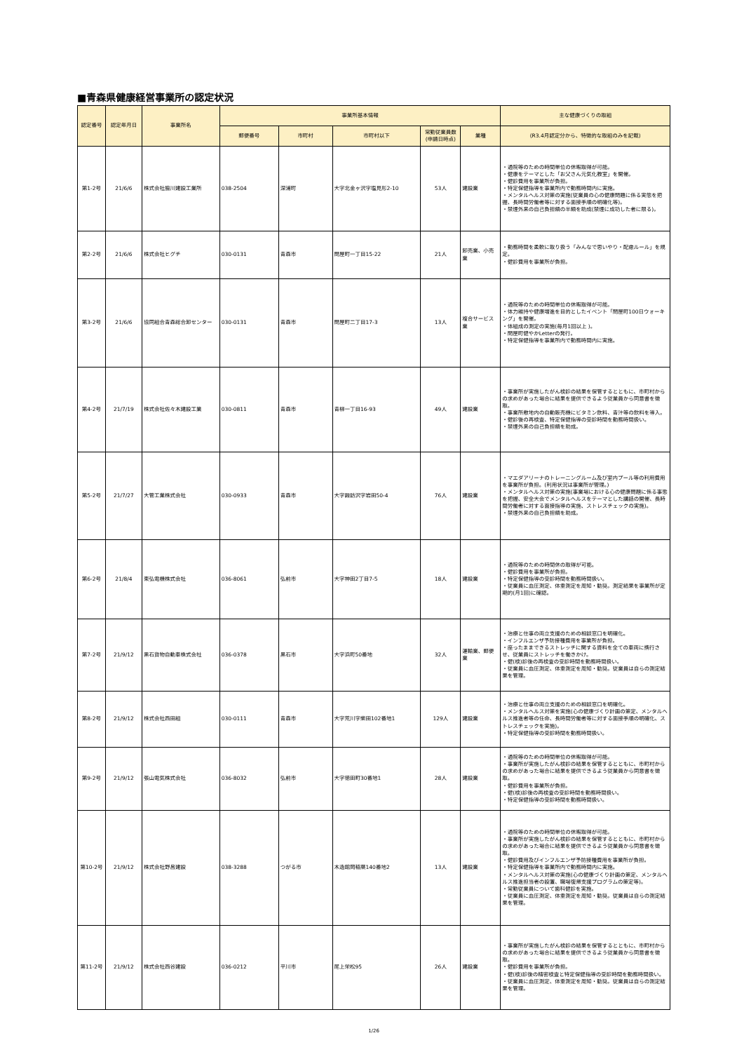■青森県健康経営事業所の認定状況
| 認定番号 | 認定年月日 | 事業所名 | 事業所基本情報 | | | | | 主な健康づくりの取組 |
| --- | --- | --- | --- | --- | --- | --- | --- | --- |
| | | | 郵便番号 | 市町村 | 市町村以下 | 常勤従業員数 (申請日時点) | 業種 | (R3.4月認定分から、特徴的な取組のみを記載) |
| 第1-2号 | 21/6/6 | 株式会社脇川建設工業所 | 038-2504 | 深浦町 | 大字北金ヶ沢字塩見形2-10 | 53人 | 建設業 | ・通院等のための時間単位の休暇取得が可能。 ・健康をテーマとした「お父さん元気化教室」を開催。 ・健診費用を事業所が負担。 ・特定保健指導を事業所内で勤務時間内に実施。 ・メンタルヘルス対策の実施(従業員の心の健康問題に係る実態を把握、長時間労働者等に対する面接手順の明確化等)。 ・禁煙外来の自己負担額の半額を助成(禁煙に成功した者に限る)。 |
| 第2-2号 | 21/6/6 | 株式会社ヒグチ | 030-0131 | 青森市 | 問屋町一丁目15-22 | 21人 | 卸売業、小売業 | ・勤務時間を柔軟に取り扱う「みんなで思いやり・配慮ルール」を規定。 ・健診費用を事業所が負担。 |
| 第3-2号 | 21/6/6 | 協同組合青森総合卸センター | 030-0131 | 青森市 | 問屋町二丁目17-3 | 13人 | 複合サービス業 | ・通院等のための時間単位の休暇取得が可能。 ・体力維持や健康増進を目的としたイベント「問屋町100日ウォーキング」を開催。 ・体組成の測定の実施(毎月1回以上 )。 ・問屋町健やかLetterの発行。 ・特定保健指導を事業所内で勤務時間内に実施。 |
| 第4-2号 | 21/7/19 | 株式会社佐々木建設工業 | 030-0811 | 青森市 | 青柳一丁目16-93 | 49人 | 建設業 | ・事業所が実施したがん検診の結果を保管するとともに、市町村からの求めがあった場合に結果を提供できるよう従業員から同意書を徴取。 ・事業所敷地内の自動販売機にビタミン飲料、青汁等の飲料を導入。 ・健診後の再検査、特定保健指導の受診時間を勤務時間扱い。 ・禁煙外来の自己負担額を助成。 |
| 第5-2号 | 21/7/27 | 大管工業株式会社 | 030-0933 | 青森市 | 大字諏訪沢字岩田50-4 | 76人 | 建設業 | ・マエダアリーナのトレーニングルーム及び室内プール等の利用費用を事業所が負担。(利用状況は事業所が管理。) ・メンタルヘルス対策の実施(事業場における心の健康問題に係る事態を把握、安全大会でメンタルヘルスをテーマとした講話の開催、長時間労働者に対する面接指導の実施、ストレスチェックの実施)。 ・禁煙外来の自己負担額を助成。 |
| 第6-2号 | 21/8/4 | 東弘電機株式会社 | 036-8061 | 弘前市 | 大字神田2丁目7-5 | 18人 | 建設業 | ・通院等のための時間休の取得が可能。 ・健診費用を事業所が負担。 ・特定保健指導の受診時間を勤務時間扱い。 ・従業員に血圧測定、体重測定を周知・勧奨。測定結果を事業所が定期的(月1回)に確認。 |
| 第7-2号 | 21/9/12 | 黒石貨物自動車株式会社 | 036-0378 | 黒石市 | 大字浜町50番地 | 32人 | 運輸業、郵便業 | ・治療と仕事の両立支援のための相談窓口を明確化。 ・インフルエンザ予防接種費用を事業所が負担。 ・座ったままできるストレッチに関する資料を全ての車両に携行させ、従業員にストレッチを働きかけ。 ・健(検)診後の再検査の受診時間を勤務時間扱い。 ・従業員に血圧測定、体重測定を周知・勧奨。従業員は自らの測定結果を管理。 |
| 第8-2号 | 21/9/12 | 株式会社西田組 | 030-0111 | 青森市 | 大字荒川字柴田102番地1 | 129人 | 建設業 | ・治療と仕事の両立支援のための相談窓口を明確化。 ・メンタルヘルス対策を実施(心の健康づくり計画の策定、メンタルヘルス推進者等の任命、長時間労働者等に対する面接手順の明確化、ストレスチェックを実施)。 ・特定保健指導の受診時間を勤務時間扱い。 |
| 第9-2号 | 21/9/12 | 張山電気株式会社 | 036-8032 | 弘前市 | 大字徳田町30番地1 | 28人 | 建設業 | ・通院等のための時間単位の休暇取得が可能。 ・事業所が実施したがん検診の結果を保管するとともに、市町村からの求めがあった場合に結果を提供できるよう従業員から同意書を徴取。 ・健診費用を事業所が負担。 ・健(検)診後の再検査の受診時間を勤務時間扱い。 ・特定保健指導の受診時間を勤務時間扱い。 |
| 第10-2号 | 21/9/12 | 株式会社野呂建設 | 038-3288 | つがる市 | 木造館岡稲葉140番地2 | 13人 | 建設業 | ・通院等のための時間単位の休暇取得が可能。 ・事業所が実施したがん検診の結果を保管するとともに、市町村からの求めがあった場合に結果を提供できるよう従業員から同意書を徴取。 ・健診費用及びインフルエンザ予防接種費用を事業所が負担。 ・特定保健指導を事業所内で勤務時間内に実施。 ・メンタルヘルス対策の実施(心の健康づくり計画の策定、メンタルヘルス推進担当者の設置、職場復帰支援プログラムの策定等)。 ・常勤従業員について歯科健診を実施。 ・従業員に血圧測定、体重測定を周知・勧奨。従業員は自らの測定結果を管理。 |
| 第11-2号 | 21/9/12 | 株式会社西谷建設 | 036-0212 | 平川市 | 尾上栄松95 | 26人 | 建設業 | ・事業所が実施したがん検診の結果を保管するとともに、市町村からの求めがあった場合に結果を提供できるよう従業員から同意書を徴取。 ・健診費用を事業所が負担。 ・健(検)診後の精密検査と特定保健指導の受診時間を勤務時間扱い。 ・従業員に血圧測定、体重測定を周知・勧奨。従業員は自らの測定結果を管理。 |
1/26